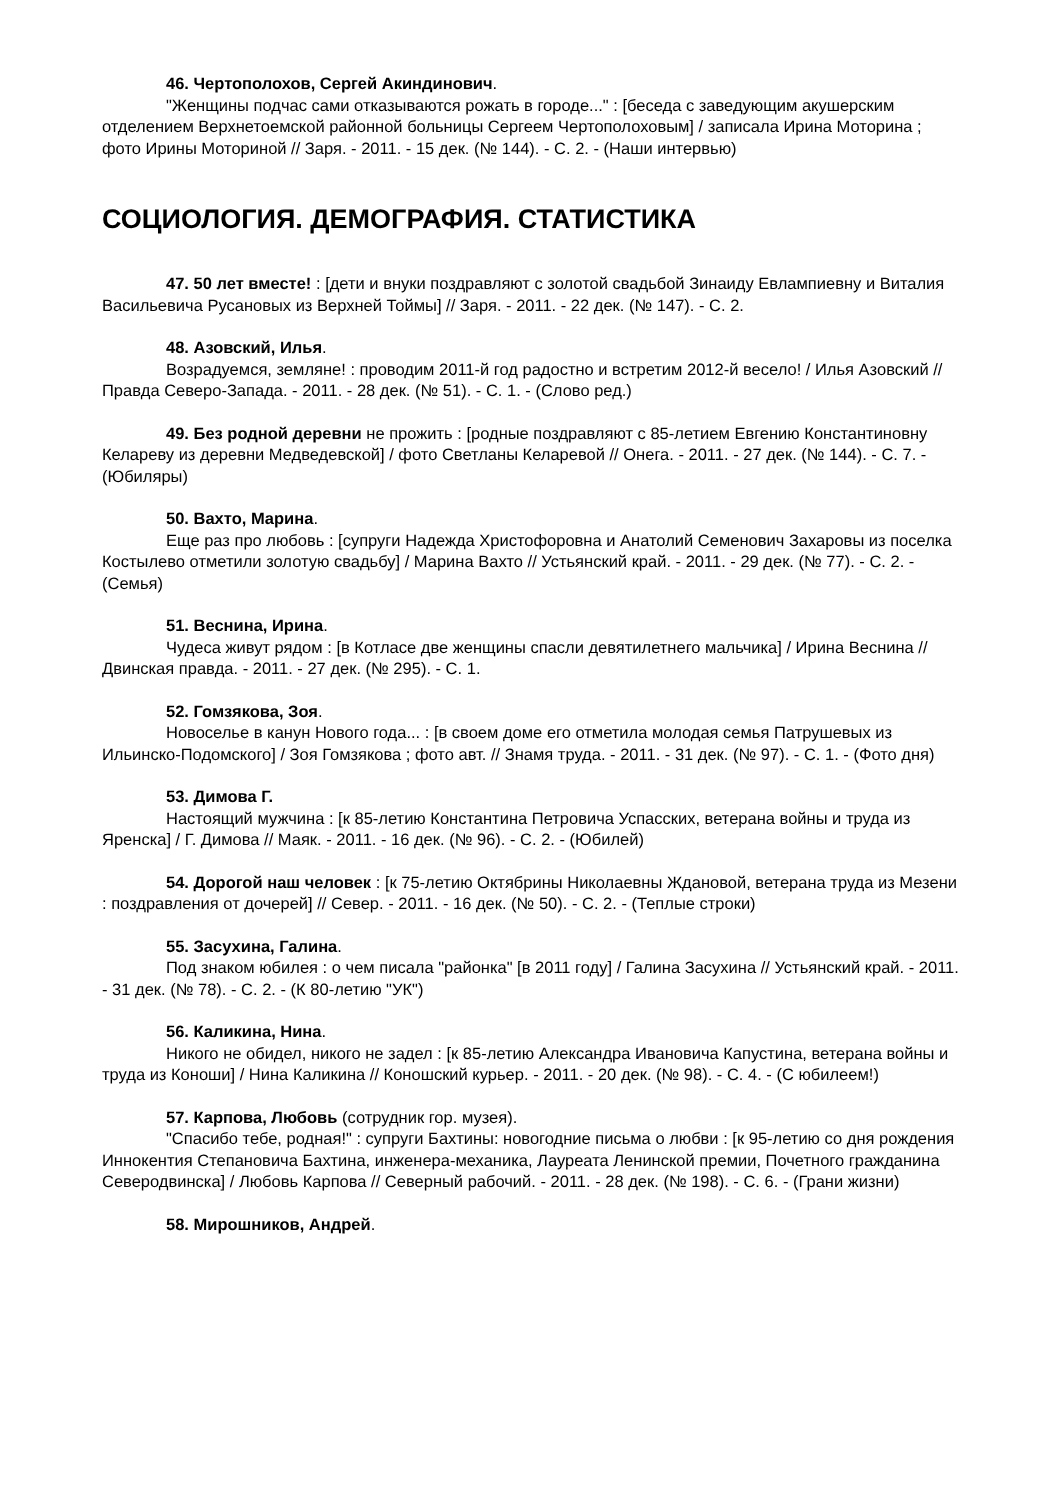46. Чертополохов, Сергей Акиндинович.
"Женщины подчас сами отказываются рожать в городе..." : [беседа с заведующим акушерским отделением Верхнетоемской районной больницы Сергеем Чертополоховым] / записала Ирина Моторина ; фото Ирины Моториной // Заря. - 2011. - 15 дек. (№ 144). - С. 2. - (Наши интервью)
СОЦИОЛОГИЯ. ДЕМОГРАФИЯ. СТАТИСТИКА
47. 50 лет вместе! : [дети и внуки поздравляют с золотой свадьбой Зинаиду Евлампиевну и Виталия Васильевича Русановых из Верхней Тоймы] // Заря. - 2011. - 22 дек. (№ 147). - С. 2.
48. Азовский, Илья.
Возрадуемся, земляне! : проводим 2011-й год радостно и встретим 2012-й весело! / Илья Азовский // Правда Северо-Запада. - 2011. - 28 дек. (№ 51). - С. 1. - (Слово ред.)
49. Без родной деревни не прожить : [родные поздравляют с 85-летием Евгению Константиновну Келареву из деревни Медведевской] / фото Светланы Келаревой // Онега. - 2011. - 27 дек. (№ 144). - С. 7. - (Юбиляры)
50. Вахто, Марина.
Еще раз про любовь : [супруги Надежда Христофоровна и Анатолий Семенович Захаровы из поселка Костылево отметили золотую свадьбу] / Марина Вахто // Устьянский край. - 2011. - 29 дек. (№ 77). - С. 2. - (Семья)
51. Веснина, Ирина.
Чудеса живут рядом : [в Котласе две женщины спасли девятилетнего мальчика] / Ирина Веснина // Двинская правда. - 2011. - 27 дек. (№ 295). - С. 1.
52. Гомзякова, Зоя.
Новоселье в канун Нового года... : [в своем доме его отметила молодая семья Патрушевых из Ильинско-Подомского] / Зоя Гомзякова ; фото авт. // Знамя труда. - 2011. - 31 дек. (№ 97). - С. 1. - (Фото дня)
53. Димова Г.
Настоящий мужчина : [к 85-летию Константина Петровича Успасских, ветерана войны и труда из Яренска] / Г. Димова // Маяк. - 2011. - 16 дек. (№ 96). - С. 2. - (Юбилей)
54. Дорогой наш человек : [к 75-летию Октябрины Николаевны Ждановой, ветерана труда из Мезени : поздравления от дочерей] // Север. - 2011. - 16 дек. (№ 50). - С. 2. - (Теплые строки)
55. Засухина, Галина.
Под знаком юбилея : о чем писала "районка" [в 2011 году] / Галина Засухина // Устьянский край. - 2011. - 31 дек. (№ 78). - С. 2. - (К 80-летию "УК")
56. Каликина, Нина.
Никого не обидел, никого не задел : [к 85-летию Александра Ивановича Капустина, ветерана войны и труда из Коноши] / Нина Каликина // Коношский курьер. - 2011. - 20 дек. (№ 98). - С. 4. - (С юбилеем!)
57. Карпова, Любовь (сотрудник гор. музея).
"Спасибо тебе, родная!" : супруги Бахтины: новогодние письма о любви : [к 95-летию со дня рождения Иннокентия Степановича Бахтина, инженера-механика, Лауреата Ленинской премии, Почетного гражданина Северодвинска] / Любовь Карпова // Северный рабочий. - 2011. - 28 дек. (№ 198). - С. 6. - (Грани жизни)
58. Мирошников, Андрей.